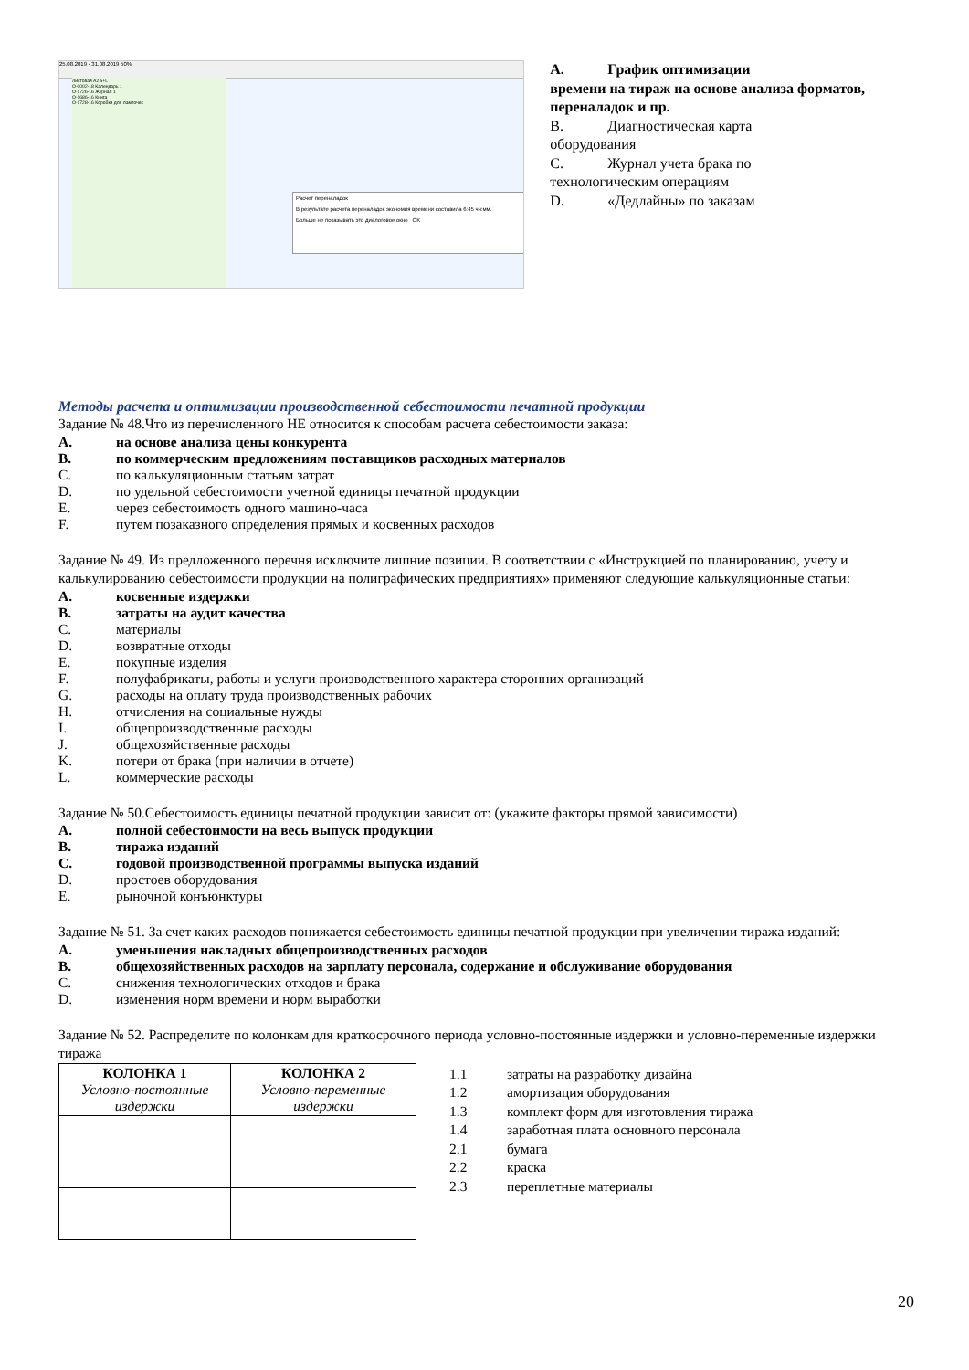25.08.2019 - 31.08.2019 50%
Листовая A2 5+L
O-0002-18 Календарь 1
O-1726-16 Журнал 1
O-1686-16 Книга
O-1728-16 Коробки для лампочек
Расчет переналадок
В результате расчета переналадок экономия времени составила 6:45 чч:мм.
Больше не показывать это диалоговое окно OK
A. График оптимизации
времени на тираж на основе анализа форматов, переналадок и пр.
B. Диагностическая карта
оборудования
C. Журнал учета брака по
технологическим операциям
D. «Дедлайны» по заказам
Методы расчета и оптимизации производственной себестоимости печатной продукции
Задание № 48.Что из перечисленного НЕ относится к способам расчета себестоимости заказа:
A. на основе анализа цены конкурента
B. по коммерческим предложениям поставщиков расходных материалов
C. по калькуляционным статьям затрат
D. по удельной себестоимости учетной единицы печатной продукции
E. через себестоимость одного машино-часа
F. путем позаказного определения прямых и косвенных расходов
Задание № 49. Из предложенного перечня исключите лишние позиции. В соответствии с «Инструкцией по планированию, учету и калькулированию себестоимости продукции на полиграфических предприятиях» применяют следующие калькуляционные статьи:
A. косвенные издержки
B. затраты на аудит качества
C. материалы
D. возвратные отходы
E. покупные изделия
F. полуфабрикаты, работы и услуги производственного характера сторонних организаций
G. расходы на оплату труда производственных рабочих
H. отчисления на социальные нужды
I. общепроизводственные расходы
J. общехозяйственные расходы
K. потери от брака (при наличии в отчете)
L. коммерческие расходы
Задание № 50.Себестоимость единицы печатной продукции зависит от: (укажите факторы прямой зависимости)
A. полной себестоимости на весь выпуск продукции
B. тиража изданий
C. годовой производственной программы выпуска изданий
D. простоев оборудования
E. рыночной конъюнктуры
Задание № 51. За счет каких расходов понижается себестоимость единицы печатной продукции при увеличении тиража изданий:
A. уменьшения накладных общепроизводственных расходов
B. общехозяйственных расходов на зарплату персонала, содержание и обслуживание оборудования
C. снижения технологических отходов и брака
D. изменения норм времени и норм выработки
Задание № 52. Распределите по колонкам для краткосрочного периода условно-постоянные издержки и условно-переменные издержки тиража
| КОЛОНКА 1 Условно-постоянные издержки | КОЛОНКА 2 Условно-переменные издержки |
| --- | --- |
1.1 затраты на разработку дизайна
1.2 амортизация оборудования
1.3 комплект форм для изготовления тиража
1.4 заработная плата основного персонала
2.1 бумага
2.2 краска
2.3 переплетные материалы
20